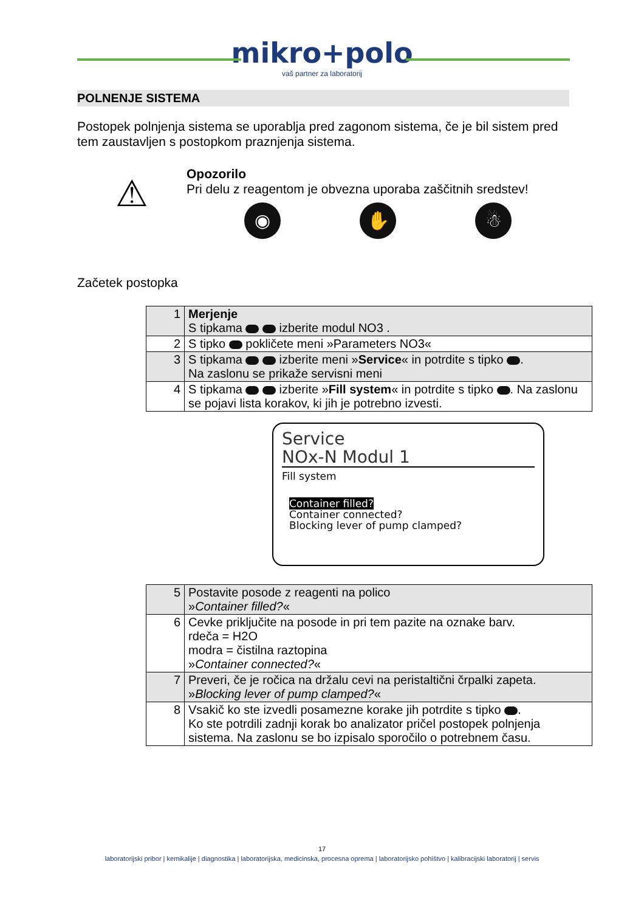mikro+polo
vaš partner za laboratorij
POLNENJE SISTEMA
Postopek polnjenja sistema se uporablja pred zagonom sistema, če je bil sistem pred tem zaustavljen s postopkom praznjenja sistema.
⚠
Opozorilo
Pri delu z reagentom je obvezna uporaba zaščitnih sredstev!
◉ ✋ ☃
Začetek postopka
| 1 | Merjenje S tipkama izberite modul NO3 . |
| 2 | S tipko pokličete meni »Parameters NO3« |
| 3 | S tipkama izberite meni » Service « in potrdite s tipko . Na zaslonu se prikaže servisni meni |
| 4 | S tipkama izberite » Fill system « in potrdite s tipko . Na zaslonu se pojavi lista korakov, ki jih je potrebno izvesti. |
Service
NOx-N Modul 1
Fill system
Container filled?
Container connected?
Blocking lever of pump clamped?
| 5 | Postavite posode z reagenti na polico » Container filled? « |
| 6 | Cevke priključite na posode in pri tem pazite na oznake barv. rdeča = H2O modra = čistilna raztopina » Container connected? « |
| 7 | Preveri, če je ročica na držalu cevi na peristaltični črpalki zapeta. » Blocking lever of pump clamped? « |
| 8 | Vsakič ko ste izvedli posamezne korake jih potrdite s tipko . Ko ste potrdili zadnji korak bo analizator pričel postopek polnjenja sistema. Na zaslonu se bo izpisalo sporočilo o potrebnem času. |
17
laboratorijski pribor | kemikalije | diagnostika | laboratorijska, medicinska, procesna oprema | laboratorijsko pohištvo | kalibracijski laboratorij | servis